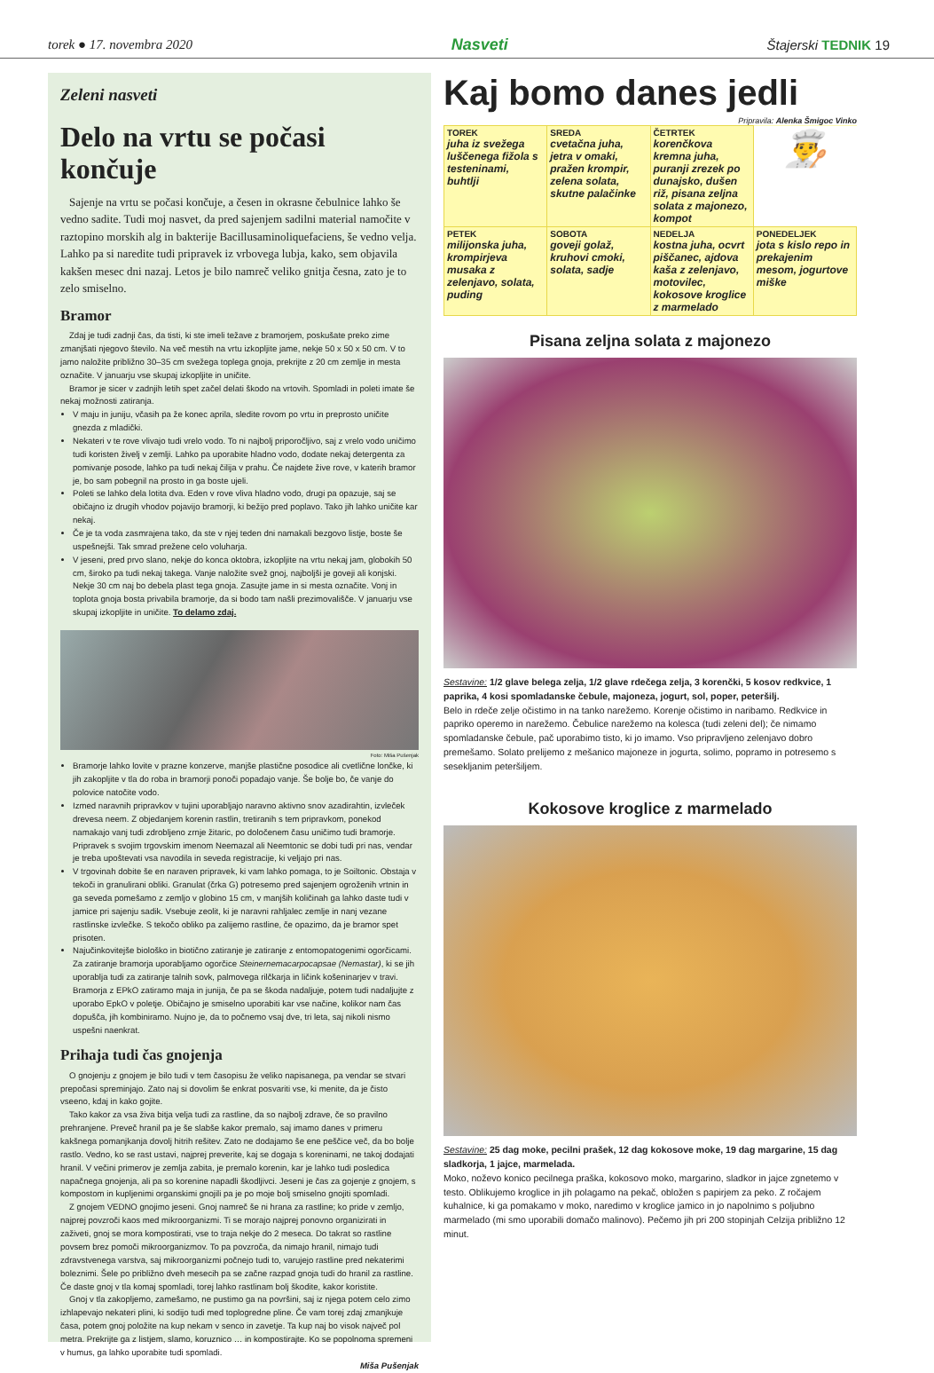torek ● 17. novembra 2020 Nasveti Štajerski TEDNIK 19
Zeleni nasveti
Delo na vrtu se počasi končuje
Sajenje na vrtu se počasi končuje, a česen in okrasne čebulnice lahko še vedno sadite. Tudi moj nasvet, da pred sajenjem sadilni material namočite v raztopino morskih alg in bakterije Bacillusaminoliquefaciens, še vedno velja. Lahko pa si naredite tudi pripravek iz vrbovega lubja, kako, sem objavila kakšen mesec dni nazaj. Letos je bilo namreč veliko gnitja česna, zato je to zelo smiselno.
Bramor
Zdaj je tudi zadnji čas, da tisti, ki ste imeli težave z bramorjem, poskušate preko zime zmanjšati njegovo število. Na več mestih na vrtu izkopljite jame, nekje 50 x 50 x 50 cm. V to jamo naložite približno 30–35 cm svežega toplega gnoja, prekrijte z 20 cm zemlje in mesta označite. V januarju vse skupaj izkopljite in uničite.
Bramor je sicer v zadnjih letih spet začel delati škodo na vrtovih. Spomladi in poleti imate še nekaj možnosti zatiranja.
V maju in juniju, včasih pa že konec aprila, sledite rovom po vrtu in preprosto uničite gnezda z mladički.
Nekateri v te rove vlivajo tudi vrelo vodo. To ni najbolj priporočljivo, saj z vrelo vodo uničimo tudi koristen živelj v zemlji. Lahko pa uporabite hladno vodo, dodate nekaj detergenta za pomivanje posode, lahko pa tudi nekaj čilija v prahu. Če najdete žive rove, v katerih bramor je, bo sam pobegnil na prosto in ga boste ujeli.
Poleti se lahko dela lotita dva. Eden v rove vliva hladno vodo, drugi pa opazuje, saj se običajno iz drugih vhodov pojavijo bramorji, ki bežijo pred poplavo. Tako jih lahko uničite kar nekaj.
Če je ta voda zasmrajena tako, da ste v njej teden dni namakali bezgovo listje, boste še uspešnejši. Tak smrad prežene celo voluharja.
V jeseni, pred prvo slano, nekje do konca oktobra, izkopljite na vrtu nekaj jam, globokih 50 cm, široko pa tudi nekaj takega. Vanje naložite svež gnoj, najboljši je goveji ali konjski. Nekje 30 cm naj bo debela plast tega gnoja. Zasujte jame in si mesta označite. Vonj in toplota gnoja bosta privabila bramorje, da si bodo tam našli prezimovališče. V januarju vse skupaj izkopljite in uničite. To delamo zdaj.
Foto: Miša Pušenjak
Bramorje lahko lovite v prazne konzerve, manjše plastične posodice ali cvetlične lončke, ki jih zakopljite v tla do roba in bramorji ponoči popadajo vanje. Še bolje bo, če vanje do polovice natočite vodo.
Izmed naravnih pripravkov v tujini uporabljajo naravno aktivno snov azadirahtin, izvleček drevesa neem. Z objedanjem korenin rastlin, tretiranih s tem pripravkom, ponekod namakajo vanj tudi zdrobljeno zrnje žitaric, po določenem času uničimo tudi bramorje. Pripravek s svojim trgovskim imenom Neemazal ali Neemtonic se dobi tudi pri nas, vendar je treba upoštevati vsa navodila in seveda registracije, ki veljajo pri nas.
V trgovinah dobite še en naraven pripravek, ki vam lahko pomaga, to je Soiltonic. Obstaja v tekoči in granulirani obliki. Granulat (črka G) potresemo pred sajenjem ogroženih vrtnin in ga seveda pomešamo z zemljo v globino 15 cm, v manjših količinah ga lahko daste tudi v jamice pri sajenju sadik. Vsebuje zeolit, ki je naravni rahljalec zemlje in nanj vezane rastlinske izvlečke. S tekočo obliko pa zalijemo rastline, če opazimo, da je bramor spet prisoten.
Najučinkovitejše biološko in biotično zatiranje je zatiranje z entomopatogenimi ogorčicami. Za zatiranje bramorja uporabljamo ogorčice Steinernemacarpocapsae (Nemastar), ki se jih uporablja tudi za zatiranje talnih sovk, palmovega rilčkarja in ličink košeninarjev v travi. Bramorja z EPkO zatiramo maja in junija, če pa se škoda nadaljuje, potem tudi nadaljujte z uporabo EpkO v poletje. Običajno je smiselno uporabiti kar vse načine, kolikor nam čas dopušča, jih kombiniramo. Nujno je, da to počnemo vsaj dve, tri leta, saj nikoli nismo uspešni naenkrat.
Prihaja tudi čas gnojenja
O gnojenju z gnojem je bilo tudi v tem časopisu že veliko napisanega, pa vendar se stvari prepočasi spreminjajo. Zato naj si dovolim še enkrat posvariti vse, ki menite, da je čisto vseeno, kdaj in kako gojite.
Tako kakor za vsa živa bitja velja tudi za rastline, da so najbolj zdrave, če so pravilno prehranjene. Preveč hranil pa je še slabše kakor premalo, saj imamo danes v primeru kakšnega pomanjkanja dovolj hitrih rešitev. Zato ne dodajamo še ene peščice več, da bo bolje rastlo. Vedno, ko se rast ustavi, najprej preverite, kaj se dogaja s koreninami, ne takoj dodajati hranil. V večini primerov je zemlja zabita, je premalo korenin, kar je lahko tudi posledica napačnega gnojenja, ali pa so korenine napadli škodljivci. Jeseni je čas za gojenje z gnojem, s kompostom in kupljenimi organskimi gnojili pa je po moje bolj smiselno gnojiti spomladi.
Z gnojem VEDNO gnojimo jeseni. Gnoj namreč še ni hrana za rastline; ko pride v zemljo, najprej povzroči kaos med mikroorganizmi. Ti se morajo najprej ponovno organizirati in zaživeti, gnoj se mora kompostirati, vse to traja nekje do 2 meseca. Do takrat so rastline povsem brez pomoči mikroorganizmov. To pa povzroča, da nimajo hranil, nimajo tudi zdravstvenega varstva, saj mikroorganizmi počnejo tudi to, varujejo rastline pred nekaterimi boleznimi. Šele po približno dveh mesecih pa se začne razpad gnoja tudi do hranil za rastline. Če daste gnoj v tla komaj spomladi, torej lahko rastlinam bolj škodite, kakor koristite.
Gnoj v tla zakopljemo, zamešamo, ne pustimo ga na površini, saj iz njega potem celo zimo izhlapevajo nekateri plini, ki sodijo tudi med toplogredne pline. Če vam torej zdaj zmanjkuje časa, potem gnoj položite na kup nekam v senco in zavetje. Ta kup naj bo visok največ pol metra. Prekrijte ga z listjem, slamo, koruznico … in kompostirajte. Ko se popolnoma spremeni v humus, ga lahko uporabite tudi spomladi.
Miša Pušenjak
Kaj bomo danes jedli
Pripravila: Alenka Šmigoc Vinko
| TOREK juha iz svežega luščenega fižola s testeninami, buhtlji | SREDA cvetačna juha, jetra v omaki, pražen krompir, zelena solata, skutne palačinke | ČETRTEK korenčkova kremna juha, puranji zrezek po dunajsko, dušen riž, pisana zeljna solata z majonezo, kompot | 👨‍🍳 |
| PETEK milijonska juha, krompirjeva musaka z zelenjavo, solata, puding | SOBOTA goveji golaž, kruhovi cmoki, solata, sadje | NEDELJA kostna juha, ocvrt piščanec, ajdova kaša z zelenjavo, motovilec, kokosove kroglice z marmelado | PONEDELJEK jota s kislo repo in prekajenim mesom, jogurtove miške |
Pisana zeljna solata z majonezo
Sestavine: 1/2 glave belega zelja, 1/2 glave rdečega zelja, 3 korenčki, 5 kosov redkvice, 1 paprika, 4 kosi spomladanske čebule, majoneza, jogurt, sol, poper, peteršilj.
Belo in rdeče zelje očistimo in na tanko narežemo. Korenje očistimo in naribamo. Redkvice in papriko operemo in narežemo. Čebulice narežemo na kolesca (tudi zeleni del); če nimamo spomladanske čebule, pač uporabimo tisto, ki jo imamo. Vso pripravljeno zelenjavo dobro premešamo. Solato prelijemo z mešanico majoneze in jogurta, solimo, popramo in potresemo s sesekljanim peteršiljem.
Kokosove kroglice z marmelado
Sestavine: 25 dag moke, pecilni prašek, 12 dag kokosove moke, 19 dag margarine, 15 dag sladkorja, 1 jajce, marmelada.
Moko, noževo konico pecilnega praška, kokosovo moko, margarino, sladkor in jajce zgnetemo v testo. Oblikujemo kroglice in jih polagamo na pekač, obložen s papirjem za peko. Z ročajem kuhalnice, ki ga pomakamo v moko, naredimo v kroglice jamico in jo napolnimo s poljubno marmelado (mi smo uporabili domačo malinovo). Pečemo jih pri 200 stopinjah Celzija približno 12 minut.